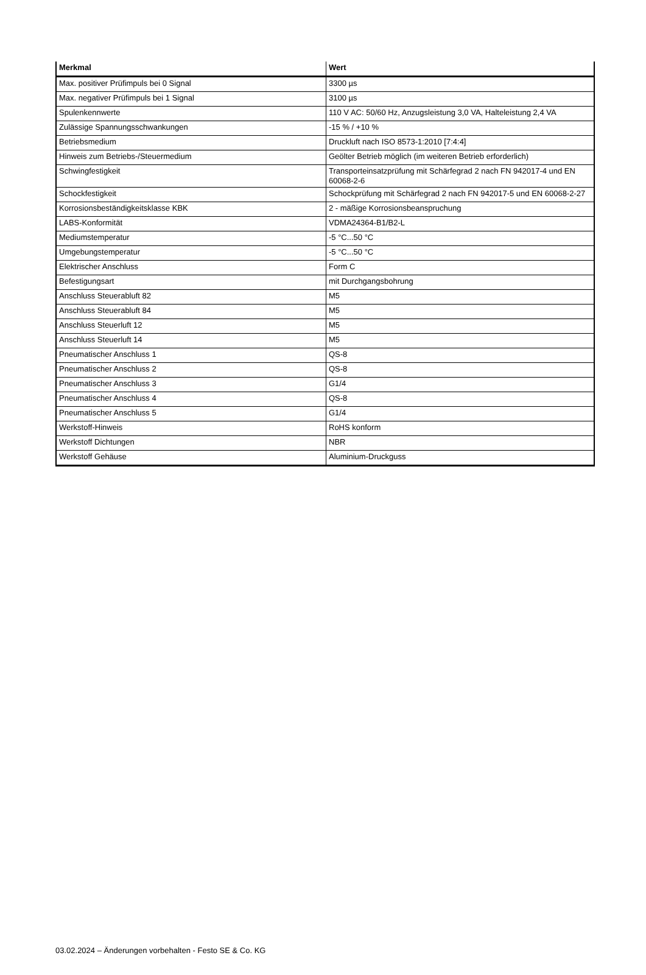| Merkmal | Wert |
| --- | --- |
| Max. positiver Prüfimpuls bei 0 Signal | 3300 µs |
| Max. negativer Prüfimpuls bei 1 Signal | 3100 µs |
| Spulenkennwerte | 110 V AC: 50/60 Hz, Anzugsleistung 3,0 VA, Halteleistung 2,4 VA |
| Zulässige Spannungsschwankungen | -15 % / +10 % |
| Betriebsmedium | Druckluft nach ISO 8573-1:2010 [7:4:4] |
| Hinweis zum Betriebs-/Steuermedium | Geölter Betrieb möglich (im weiteren Betrieb erforderlich) |
| Schwingfestigkeit | Transporteinsatzprüfung mit Schärfegrad 2 nach FN 942017-4 und EN 60068-2-6 |
| Schockfestigkeit | Schockprüfung mit Schärfegrad 2 nach FN 942017-5 und EN 60068-2-27 |
| Korrosionsbeständigkeitsklasse KBK | 2 - mäßige Korrosionsbeanspruchung |
| LABS-Konformität | VDMA24364-B1/B2-L |
| Mediumstemperatur | -5 °C...50 °C |
| Umgebungstemperatur | -5 °C...50 °C |
| Elektrischer Anschluss | Form C |
| Befestigungsart | mit Durchgangsbohrung |
| Anschluss Steuerabluft 82 | M5 |
| Anschluss Steuerabluft 84 | M5 |
| Anschluss Steuerluft 12 | M5 |
| Anschluss Steuerluft 14 | M5 |
| Pneumatischer Anschluss 1 | QS-8 |
| Pneumatischer Anschluss 2 | QS-8 |
| Pneumatischer Anschluss 3 | G1/4 |
| Pneumatischer Anschluss 4 | QS-8 |
| Pneumatischer Anschluss 5 | G1/4 |
| Werkstoff-Hinweis | RoHS konform |
| Werkstoff Dichtungen | NBR |
| Werkstoff Gehäuse | Aluminium-Druckguss |
03.02.2024 – Änderungen vorbehalten - Festo SE & Co. KG